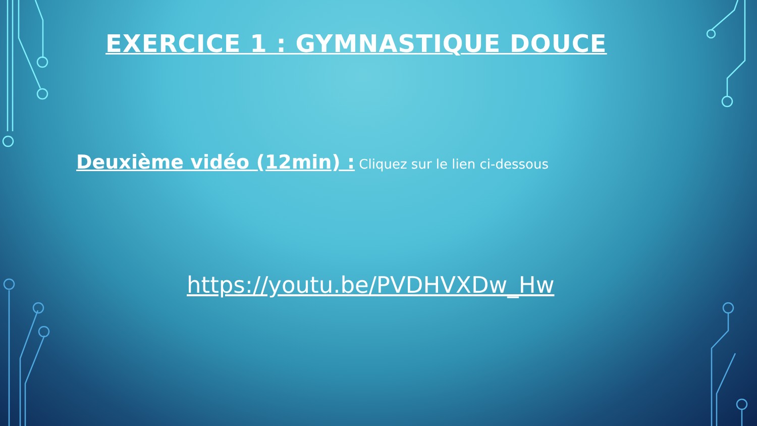EXERCICE 1 : GYMNASTIQUE DOUCE
Deuxième vidéo (12min) : Cliquez sur le lien ci-dessous
https://youtu.be/PVDHVXDw_Hw